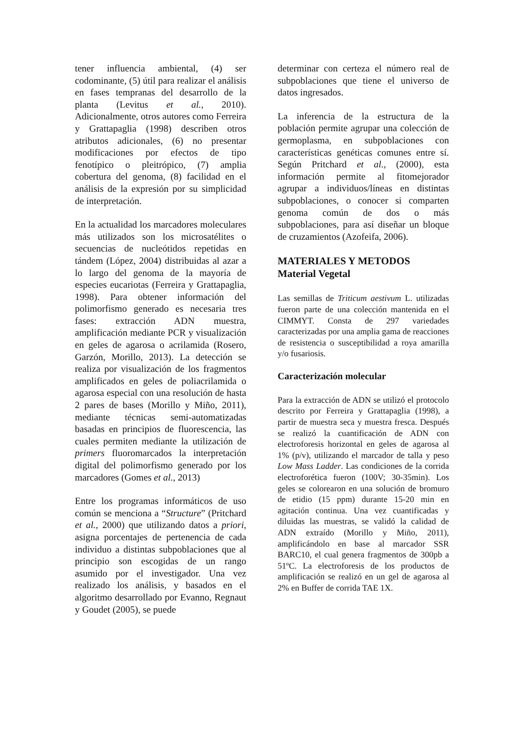tener influencia ambiental, (4) ser codominante, (5) útil para realizar el análisis en fases tempranas del desarrollo de la planta (Levitus et al., 2010). Adicionalmente, otros autores como Ferreira y Grattapaglia (1998) describen otros atributos adicionales, (6) no presentar modificaciones por efectos de tipo fenotípico o pleitrópico, (7) amplia cobertura del genoma, (8) facilidad en el análisis de la expresión por su simplicidad de interpretación.
En la actualidad los marcadores moleculares más utilizados son los microsatélites o secuencias de nucleótidos repetidas en tándem (López, 2004) distribuidas al azar a lo largo del genoma de la mayoría de especies eucariotas (Ferreira y Grattapaglia, 1998). Para obtener información del polimorfismo generado es necesaria tres fases: extracción ADN muestra, amplificación mediante PCR y visualización en geles de agarosa o acrilamida (Rosero, Garzón, Morillo, 2013). La detección se realiza por visualización de los fragmentos amplificados en geles de poliacrilamida o agarosa especial con una resolución de hasta 2 pares de bases (Morillo y Miño, 2011), mediante técnicas semi-automatizadas basadas en principios de fluorescencia, las cuales permiten mediante la utilización de primers fluoromarcados la interpretación digital del polimorfismo generado por los marcadores (Gomes et al., 2013)
Entre los programas informáticos de uso común se menciona a “Structure” (Pritchard et al., 2000) que utilizando datos a priori, asigna porcentajes de pertenencia de cada individuo a distintas subpoblaciones que al principio son escogidas de un rango asumido por el investigador. Una vez realizado los análisis, y basados en el algoritmo desarrollado por Evanno, Regnaut y Goudet (2005), se puede
determinar con certeza el número real de subpoblaciones que tiene el universo de datos ingresados.
La inferencia de la estructura de la población permite agrupar una colección de germoplasma, en subpoblaciones con características genéticas comunes entre sí. Según Pritchard et al., (2000), esta información permite al fitomejorador agrupar a individuos/líneas en distintas subpoblaciones, o conocer si comparten genoma común de dos o más subpoblaciones, para así diseñar un bloque de cruzamientos (Azofeifa, 2006).
MATERIALES Y METODOS
Material Vegetal
Las semillas de Triticum aestivum L. utilizadas fueron parte de una colección mantenida en el CIMMYT. Consta de 297 variedades caracterizadas por una amplia gama de reacciones de resistencia o susceptibilidad a roya amarilla y/o fusariosis.
Caracterización molecular
Para la extracción de ADN se utilizó el protocolo descrito por Ferreira y Grattapaglia (1998), a partir de muestra seca y muestra fresca. Después se realizó la cuantificación de ADN con electroforesis horizontal en geles de agarosa al 1% (p/v), utilizando el marcador de talla y peso Low Mass Ladder. Las condiciones de la corrida electroforética fueron (100V; 30-35min). Los geles se colorearon en una solución de bromuro de etidio (15 ppm) durante 15-20 min en agitación continua. Una vez cuantificadas y diluidas las muestras, se validó la calidad de ADN extraído (Morillo y Miño, 2011), amplificándolo en base al marcador SSR BARC10, el cual genera fragmentos de 300pb a 51ºC. La electroforesis de los productos de amplificación se realizó en un gel de agarosa al 2% en Buffer de corrida TAE 1X.